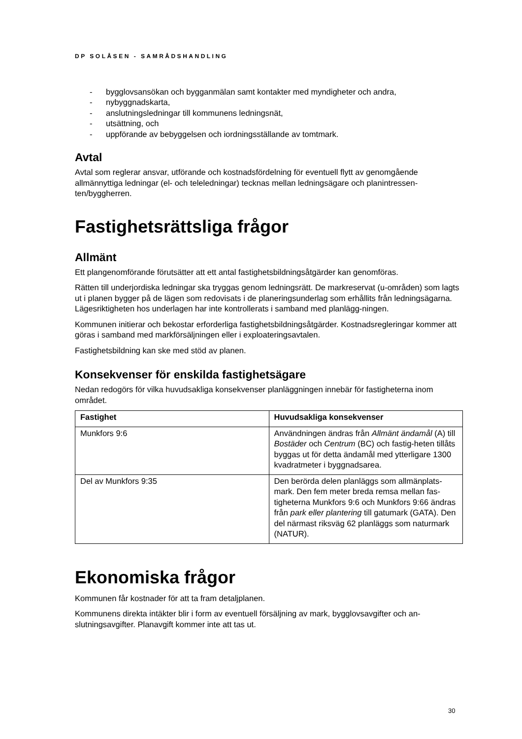DP SOLÅSEN - SAMRÅDSHANDLING
- bygglovsansökan och bygganmälan samt kontakter med myndigheter och andra,
- nybyggnadskarta,
- anslutningsledningar till kommunens ledningsnät,
- utsättning, och
- uppförande av bebyggelsen och iordningsställande av tomtmark.
Avtal
Avtal som reglerar ansvar, utförande och kostnadsfördelning för eventuell flytt av genomgående allmännyttiga ledningar (el- och teleledningar) tecknas mellan ledningsägare och planintressen-ten/byggherren.
Fastighetsrättsliga frågor
Allmänt
Ett plangenomförande förutsätter att ett antal fastighetsbildningsåtgärder kan genomföras.
Rätten till underjordiska ledningar ska tryggas genom ledningsrätt. De markreservat (u-områden) som lagts ut i planen bygger på de lägen som redovisats i de planeringsunderlag som erhållits från ledningsägarna. Lägesriktigheten hos underlagen har inte kontrollerats i samband med planlägg-ningen.
Kommunen initierar och bekostar erforderliga fastighetsbildningsåtgärder. Kostnadsregleringar kommer att göras i samband med markförsäljningen eller i exploateringsavtalen.
Fastighetsbildning kan ske med stöd av planen.
Konsekvenser för enskilda fastighetsägare
Nedan redogörs för vilka huvudsakliga konsekvenser planläggningen innebär för fastigheterna inom området.
| Fastighet | Huvudsakliga konsekvenser |
| --- | --- |
| Munkfors 9:6 | Användningen ändras från Allmänt ändamål (A) till Bostäder och Centrum (BC) och fastig-heten tillåts byggas ut för detta ändamål med ytterligare 1300 kvadratmeter i byggnadsarea. |
| Del av Munkfors 9:35 | Den berörda delen planläggs som allmänplats-mark. Den fem meter breda remsa mellan fas-tigheterna Munkfors 9:6 och Munkfors 9:66 ändras från park eller plantering till gatumark (GATA). Den del närmast riksväg 62 planläggs som naturmark (NATUR). |
Ekonomiska frågor
Kommunen får kostnader för att ta fram detaljplanen.
Kommunens direkta intäkter blir i form av eventuell försäljning av mark, bygglovsavgifter och an-slutningsavgifter. Planavgift kommer inte att tas ut.
30